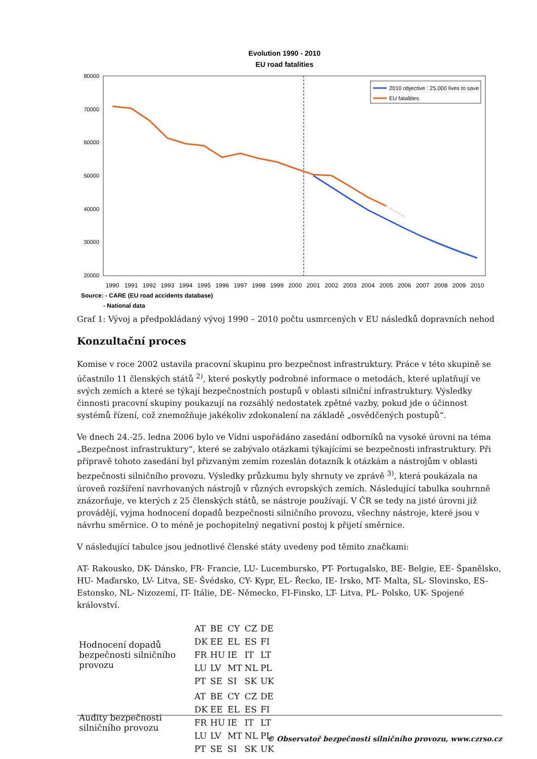Evolution 1990 - 2010
EU road fatalities
80000
70000
60000
50000
40000
30000
20000
2010 objective : 25.000 lives to save
EU fatalities
1990
1991
1992
1993
1994
1995
1996
1997
1998
1999
2000
2001
2002
2003
2004
2005
2006
2007
2008
2009
2010
Source: - CARE (EU road accidents database)
- National data
Graf 1: Vývoj a předpokládaný vývoj 1990 – 2010 počtu usmrcených v EU následků dopravních nehod
Konzultační proces
Komise v roce 2002 ustavila pracovní skupinu pro bezpečnost infrastruktury. Práce v této skupině se účastnilo 11 členských států <sup>2)</sup>, které poskytly podrobné informace o metodách, které uplatňují ve svých zemích a které se týkají bezpečnostních postupů v oblasti silniční infrastruktury. Výsledky činnosti pracovní skupiny poukazují na rozsáhlý nedostatek zpětné vazby, pokud jde o účinnost systémů řízení, což znemožňuje jakékoliv zdokonalení na základě „osvědčených postupů“.
Ve dnech 24.-25. ledna 2006 bylo ve Vídni uspořádáno zasedání odborníků na vysoké úrovni na téma „Bezpečnost infrastruktury“, které se zabývalo otázkami týkajícími se bezpečnosti infrastruktury. Při přípravě tohoto zasedání byl přizvaným zemím rozeslán dotazník k otázkám a nástrojům v oblasti bezpečnosti silničního provozu. Výsledky průzkumu byly shrnuty ve zprávě <sup>3)</sup>, která poukázala na úroveň rozšíření navrhovaných nástrojů v různých evropských zemích. Následující tabulka souhrnně znázorňuje, ve kterých z 25 členských států, se nástroje používají. V ČR se tedy na jisté úrovni již provádějí, vyjma hodnocení dopadů bezpečnosti silničního provozu, všechny nástroje, které jsou v návrhu směrnice. O to méně je pochopitelný negativní postoj k přijetí směrnice.
V následující tabulce jsou jednotlivé členské státy uvedeny pod těmito značkami:
AT- Rakousko, DK- Dánsko, FR- Francie, LU- Lucembursko, PT- Portugalsko, BE- Belgie, EE- Španělsko, HU- Maďarsko, LV- Litva, SE- Švédsko, CY- Kypr, EL- Řecko, IE- Irsko, MT- Malta, SL- Slovinsko, ES- Estonsko, NL- Nizozemí, IT- Itálie, DE- Německo, FI-Finsko, LT- Litva, PL- Polsko, UK- Spojené království.
| Hodnocení dopadů bezpečnosti silničního provozu | / AT / BE / CY / CZ / DE / / DK / EE / EL / ES / FI / / FR / HU / IE / IT / LT / / LU / LV / MT / NL / PL / / PT / SE / SI / SK / UK / |
| Audity bezpečnosti silničního provozu | / AT / BE / CY / CZ / DE / / DK / EE / EL / ES / FI / / FR / HU / IE / IT / LT / / LU / LV / MT / NL / PL / / PT / SE / SI / SK / UK / |
© Observatoř bezpečnosti silničního provozu, www.czrso.cz